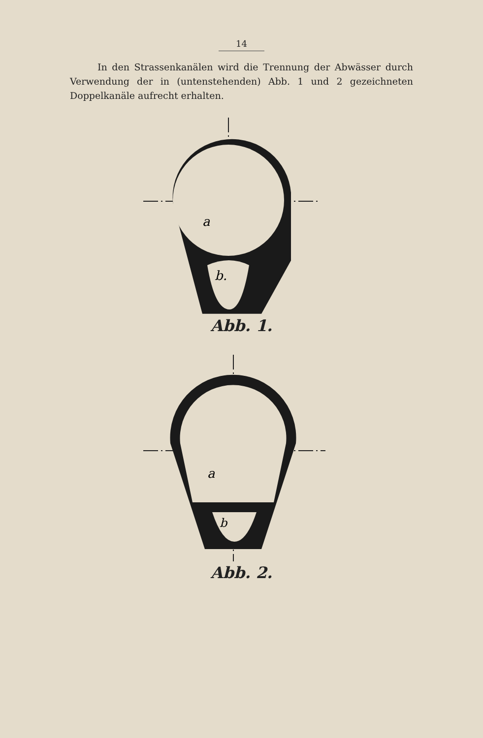14
In den Strassenkanälen wird die Trennung der Abwässer durch Verwendung der in (untenstehenden) Abb. 1 und 2 gezeichneten Doppelkanäle aufrecht erhalten.
a
b.
Abb. 1.
a
b
Abb. 2.